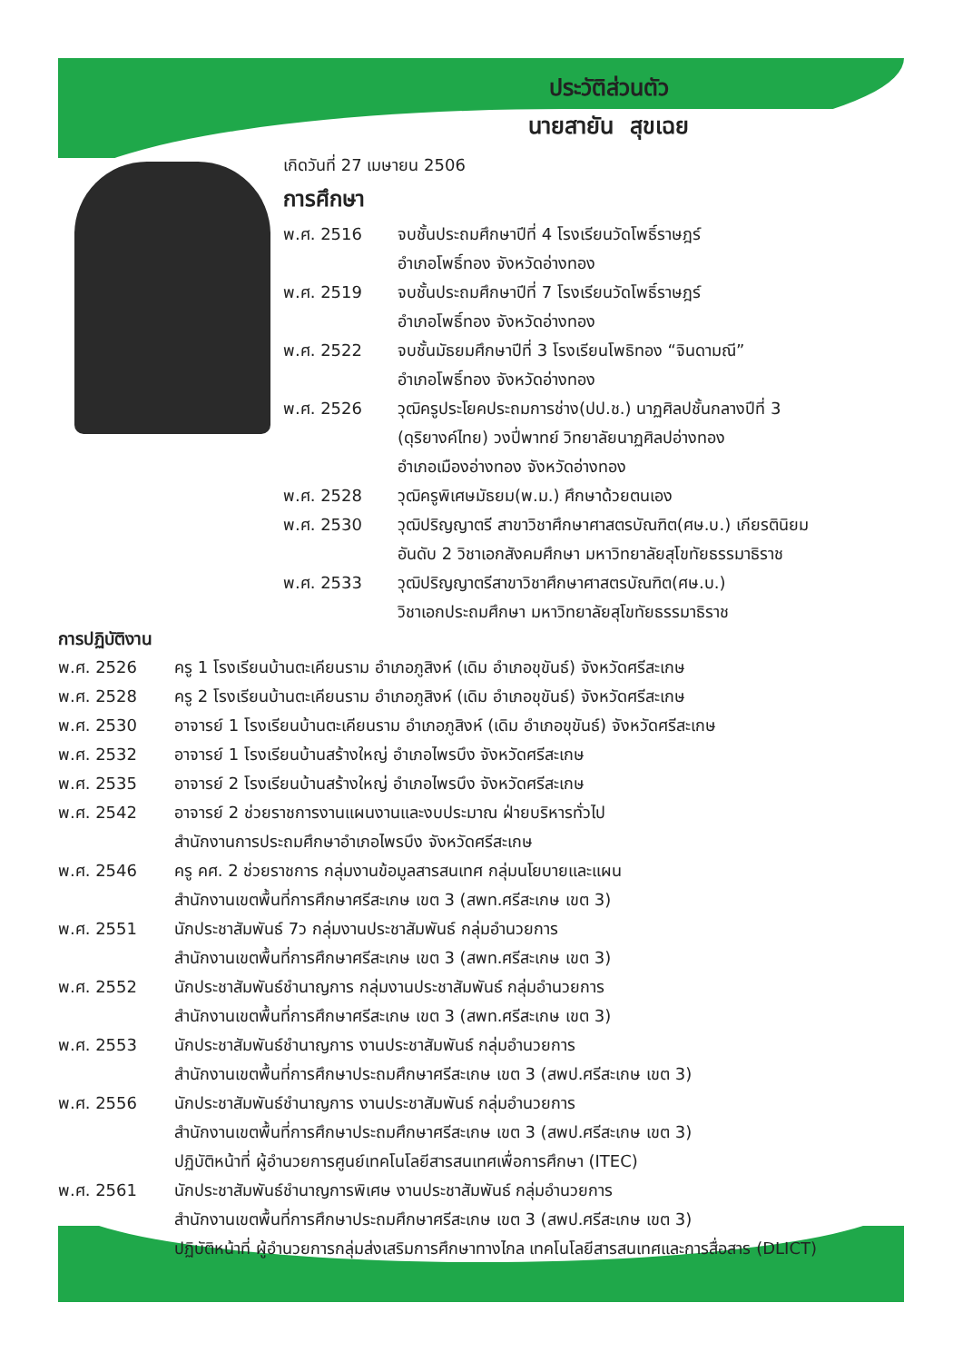ประวัติส่วนตัว
นายสายัน สุขเฉย
เกิดวันที่ 27 เมษายน 2506
การศึกษา
พ.ศ. 2516 จบชั้นประถมศึกษาปีที่ 4 โรงเรียนวัดโพธิ์ราษฎร์
อำเภอโพธิ์ทอง จังหวัดอ่างทอง
พ.ศ. 2519 จบชั้นประถมศึกษาปีที่ 7 โรงเรียนวัดโพธิ์ราษฎร์
อำเภอโพธิ์ทอง จังหวัดอ่างทอง
พ.ศ. 2522 จบชั้นมัธยมศึกษาปีที่ 3 โรงเรียนโพธิทอง “จินดามณี”
อำเภอโพธิ์ทอง จังหวัดอ่างทอง
พ.ศ. 2526 วุฒิครูประโยคประถมการช่าง(ปป.ช.) นาฏศิลปชั้นกลางปีที่ 3
(ดุริยางค์ไทย) วงปี่พาทย์ วิทยาลัยนาฏศิลปอ่างทอง
อำเภอเมืองอ่างทอง จังหวัดอ่างทอง
พ.ศ. 2528 วุฒิครูพิเศษมัธยม(พ.ม.) ศึกษาด้วยตนเอง
พ.ศ. 2530 วุฒิปริญญาตรี สาขาวิชาศึกษาศาสตรบัณฑิต(ศษ.บ.) เกียรตินิยม
อันดับ 2 วิชาเอกสังคมศึกษา มหาวิทยาลัยสุโขทัยธรรมาธิราช
พ.ศ. 2533 วุฒิปริญญาตรีสาขาวิชาศึกษาศาสตรบัณฑิต(ศษ.บ.)
วิชาเอกประถมศึกษา มหาวิทยาลัยสุโขทัยธรรมาธิราช
การปฏิบัติงาน
พ.ศ. 2526 ครู 1 โรงเรียนบ้านตะเคียนราม อำเภอภูสิงห์ (เดิม อำเภอขุขันธ์) จังหวัดศรีสะเกษ
พ.ศ. 2528 ครู 2 โรงเรียนบ้านตะเคียนราม อำเภอภูสิงห์ (เดิม อำเภอขุขันธ์) จังหวัดศรีสะเกษ
พ.ศ. 2530 อาจารย์ 1 โรงเรียนบ้านตะเคียนราม อำเภอภูสิงห์ (เดิม อำเภอขุขันธ์) จังหวัดศรีสะเกษ
พ.ศ. 2532 อาจารย์ 1 โรงเรียนบ้านสร้างใหญ่ อำเภอไพรบึง จังหวัดศรีสะเกษ
พ.ศ. 2535 อาจารย์ 2 โรงเรียนบ้านสร้างใหญ่ อำเภอไพรบึง จังหวัดศรีสะเกษ
พ.ศ. 2542 อาจารย์ 2 ช่วยราชการงานแผนงานและงบประมาณ ฝ่ายบริหารทั่วไป
สำนักงานการประถมศึกษาอำเภอไพรบึง จังหวัดศรีสะเกษ
พ.ศ. 2546 ครู คศ. 2 ช่วยราชการ กลุ่มงานข้อมูลสารสนเทศ กลุ่มนโยบายและแผน
สำนักงานเขตพื้นที่การศึกษาศรีสะเกษ เขต 3 (สพท.ศรีสะเกษ เขต 3)
พ.ศ. 2551 นักประชาสัมพันธ์ 7ว กลุ่มงานประชาสัมพันธ์ กลุ่มอำนวยการ
สำนักงานเขตพื้นที่การศึกษาศรีสะเกษ เขต 3 (สพท.ศรีสะเกษ เขต 3)
พ.ศ. 2552 นักประชาสัมพันธ์ชำนาญการ กลุ่มงานประชาสัมพันธ์ กลุ่มอำนวยการ
สำนักงานเขตพื้นที่การศึกษาศรีสะเกษ เขต 3 (สพท.ศรีสะเกษ เขต 3)
พ.ศ. 2553 นักประชาสัมพันธ์ชำนาญการ งานประชาสัมพันธ์ กลุ่มอำนวยการ
สำนักงานเขตพื้นที่การศึกษาประถมศึกษาศรีสะเกษ เขต 3 (สพป.ศรีสะเกษ เขต 3)
พ.ศ. 2556 นักประชาสัมพันธ์ชำนาญการ งานประชาสัมพันธ์ กลุ่มอำนวยการ
สำนักงานเขตพื้นที่การศึกษาประถมศึกษาศรีสะเกษ เขต 3 (สพป.ศรีสะเกษ เขต 3)
ปฏิบัติหน้าที่ ผู้อำนวยการศูนย์เทคโนโลยีสารสนเทศเพื่อการศึกษา (ITEC)
พ.ศ. 2561 นักประชาสัมพันธ์ชำนาญการพิเศษ งานประชาสัมพันธ์ กลุ่มอำนวยการ
สำนักงานเขตพื้นที่การศึกษาประถมศึกษาศรีสะเกษ เขต 3 (สพป.ศรีสะเกษ เขต 3)
ปฏิบัติหน้าที่ ผู้อำนวยการกลุ่มส่งเสริมการศึกษาทางไกล เทคโนโลยีสารสนเทศและการสื่อสาร (DLICT)